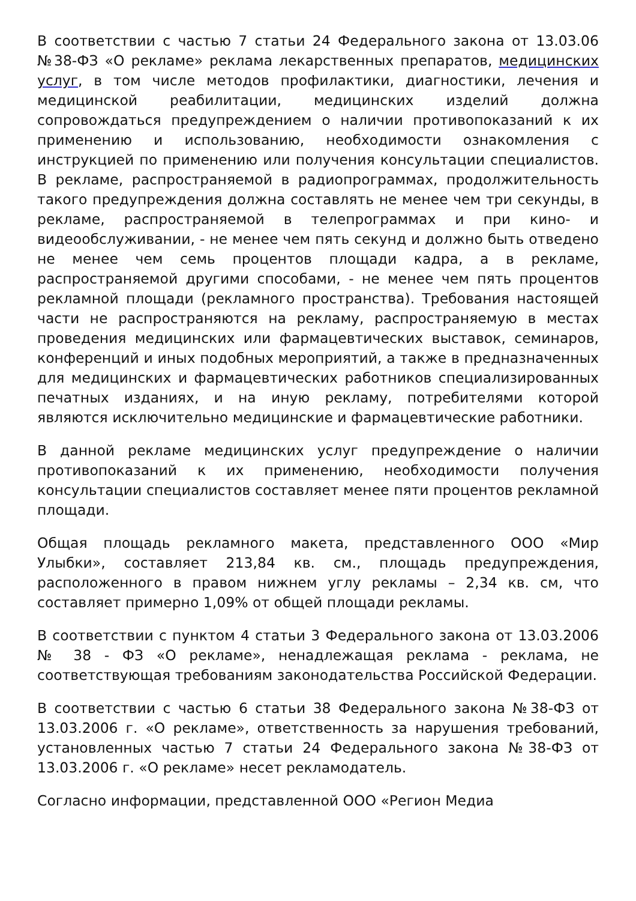В соответствии с частью 7 статьи 24 Федерального закона от 13.03.06 №38-ФЗ «О рекламе» реклама лекарственных препаратов, медицинских услуг, в том числе методов профилактики, диагностики, лечения и медицинской реабилитации, медицинских изделий должна сопровождаться предупреждением о наличии противопоказаний к их применению и использованию, необходимости ознакомления с инструкцией по применению или получения консультации специалистов. В рекламе, распространяемой в радиопрограммах, продолжительность такого предупреждения должна составлять не менее чем три секунды, в рекламе, распространяемой в телепрограммах и при кино- и видеообслуживании, - не менее чем пять секунд и должно быть отведено не менее чем семь процентов площади кадра, а в рекламе, распространяемой другими способами, - не менее чем пять процентов рекламной площади (рекламного пространства). Требования настоящей части не распространяются на рекламу, распространяемую в местах проведения медицинских или фармацевтических выставок, семинаров, конференций и иных подобных мероприятий, а также в предназначенных для медицинских и фармацевтических работников специализированных печатных изданиях, и на иную рекламу, потребителями которой являются исключительно медицинские и фармацевтические работники.
В данной рекламе медицинских услуг предупреждение о наличии противопоказаний к их применению, необходимости получения консультации специалистов составляет менее пяти процентов рекламной площади.
Общая площадь рекламного макета, представленного ООО «Мир Улыбки», составляет 213,84 кв. см., площадь предупреждения, расположенного в правом нижнем углу рекламы – 2,34 кв. см, что составляет примерно 1,09% от общей площади рекламы.
В соответствии с пунктом 4 статьи 3 Федерального закона от 13.03.2006 № 38 - ФЗ «О рекламе», ненадлежащая реклама - реклама, не соответствующая требованиям законодательства Российской Федерации.
В соответствии с частью 6 статьи 38 Федерального закона №38-ФЗ от 13.03.2006 г. «О рекламе», ответственность за нарушения требований, установленных частью 7 статьи 24 Федерального закона №38-ФЗ от 13.03.2006 г. «О рекламе» несет рекламодатель.
Согласно информации, представленной ООО «Регион Медиа